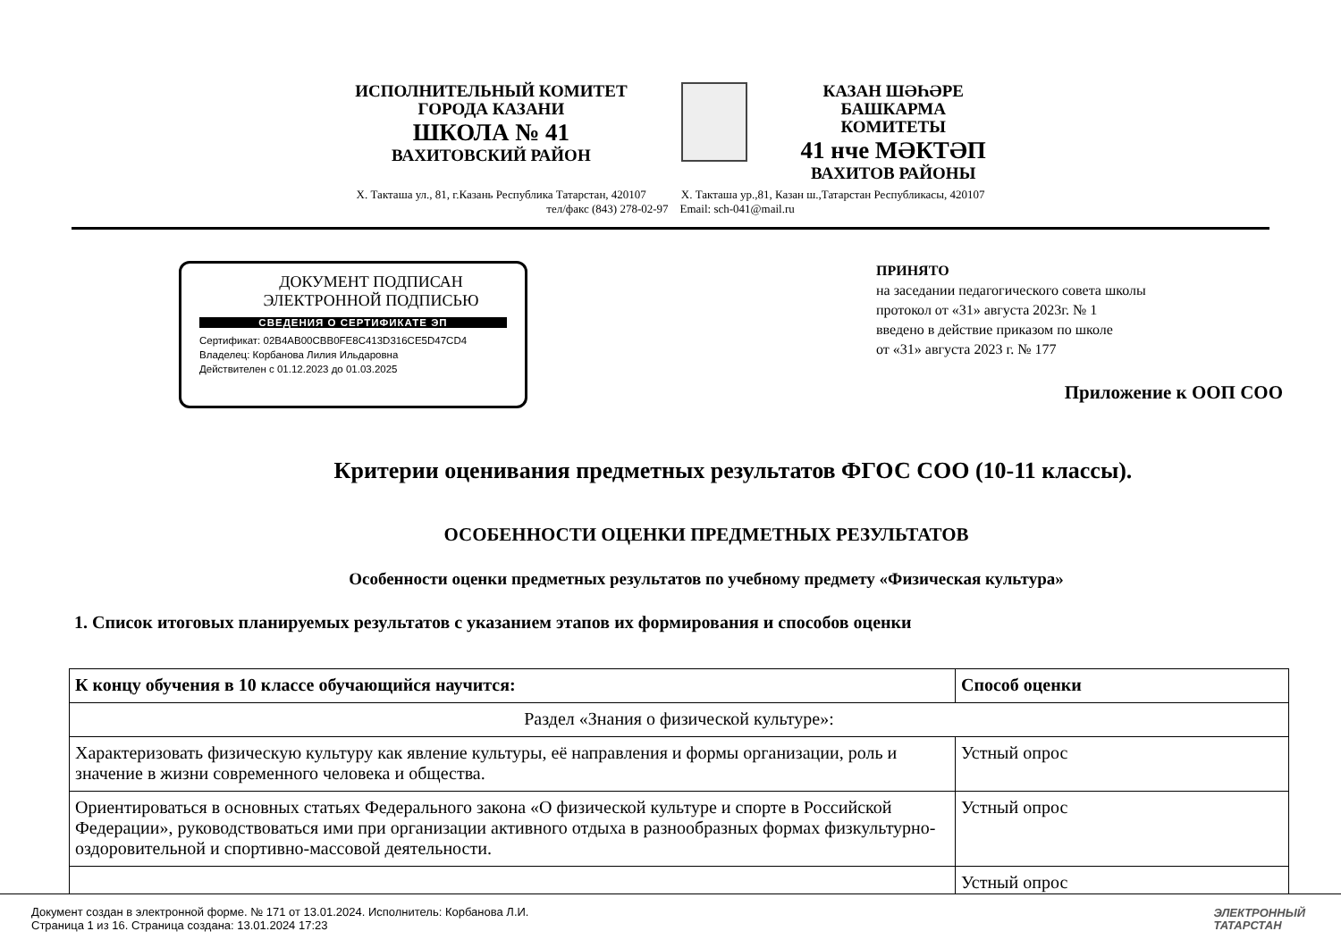ИСПОЛНИТЕЛЬНЫЙ КОМИТЕТ
ГОРОДА КАЗАНИ
ШКОЛА № 41
ВАХИТОВСКИЙ РАЙОН
КАЗАН ШӘҺӘРЕ
БАШКАРМА
КОМИТЕТЫ
41 нче МӘКТӘП
ВАХИТОВ РАЙОНЫ
Х. Такташа ул., 81, г.Казань Республика Татарстан, 420107 Х. Такташа ур.,81, Казан ш.,Татарстан Республикасы, 420107
тел/факс (843) 278-02-97 Email: sch-041@mail.ru
ДОКУМЕНТ ПОДПИСАН
ЭЛЕКТРОННОЙ ПОДПИСЬЮ
СВЕДЕНИЯ О СЕРТИФИКАТЕ ЭП
Сертификат: 02B4AB00CBB0FE8C413D316CE5D47CD4
Владелец: Корбанова Лилия Ильдаровна
Действителен с 01.12.2023 до 01.03.2025
ПРИНЯТО
на заседании педагогического совета школы
протокол от «31» августа 2023г. № 1
введено в действие приказом по школе
от «31» августа 2023 г. № 177
Приложение к ООП СОО
Критерии оценивания предметных результатов ФГОС СОО (10-11 классы).
ОСОБЕННОСТИ ОЦЕНКИ ПРЕДМЕТНЫХ РЕЗУЛЬТАТОВ
Особенности оценки предметных результатов по учебному предмету «Физическая культура»
1. Список итоговых планируемых результатов с указанием этапов их формирования и способов оценки
| К концу обучения в 10 классе обучающийся научится: | Способ оценки |
| --- | --- |
| Раздел «Знания о физической культуре»: | |
| Характеризовать физическую культуру как явление культуры, её направления и формы организации, роль и значение в жизни современного человека и общества. | Устный опрос |
| Ориентироваться в основных статьях Федерального закона «О физической культуре и спорте в Российской Федерации», руководствоваться ими при организации активного отдыха в разнообразных формах физкультурно-оздоровительной и спортивно-массовой деятельности. | Устный опрос |
| | Устный опрос |
Документ создан в электронной форме. № 171 от 13.01.2024. Исполнитель: Корбанова Л.И.
Страница 1 из 16. Страница создана: 13.01.2024 17:23
ЭЛЕКТРОННЫЙ
ТАТАРСТАН